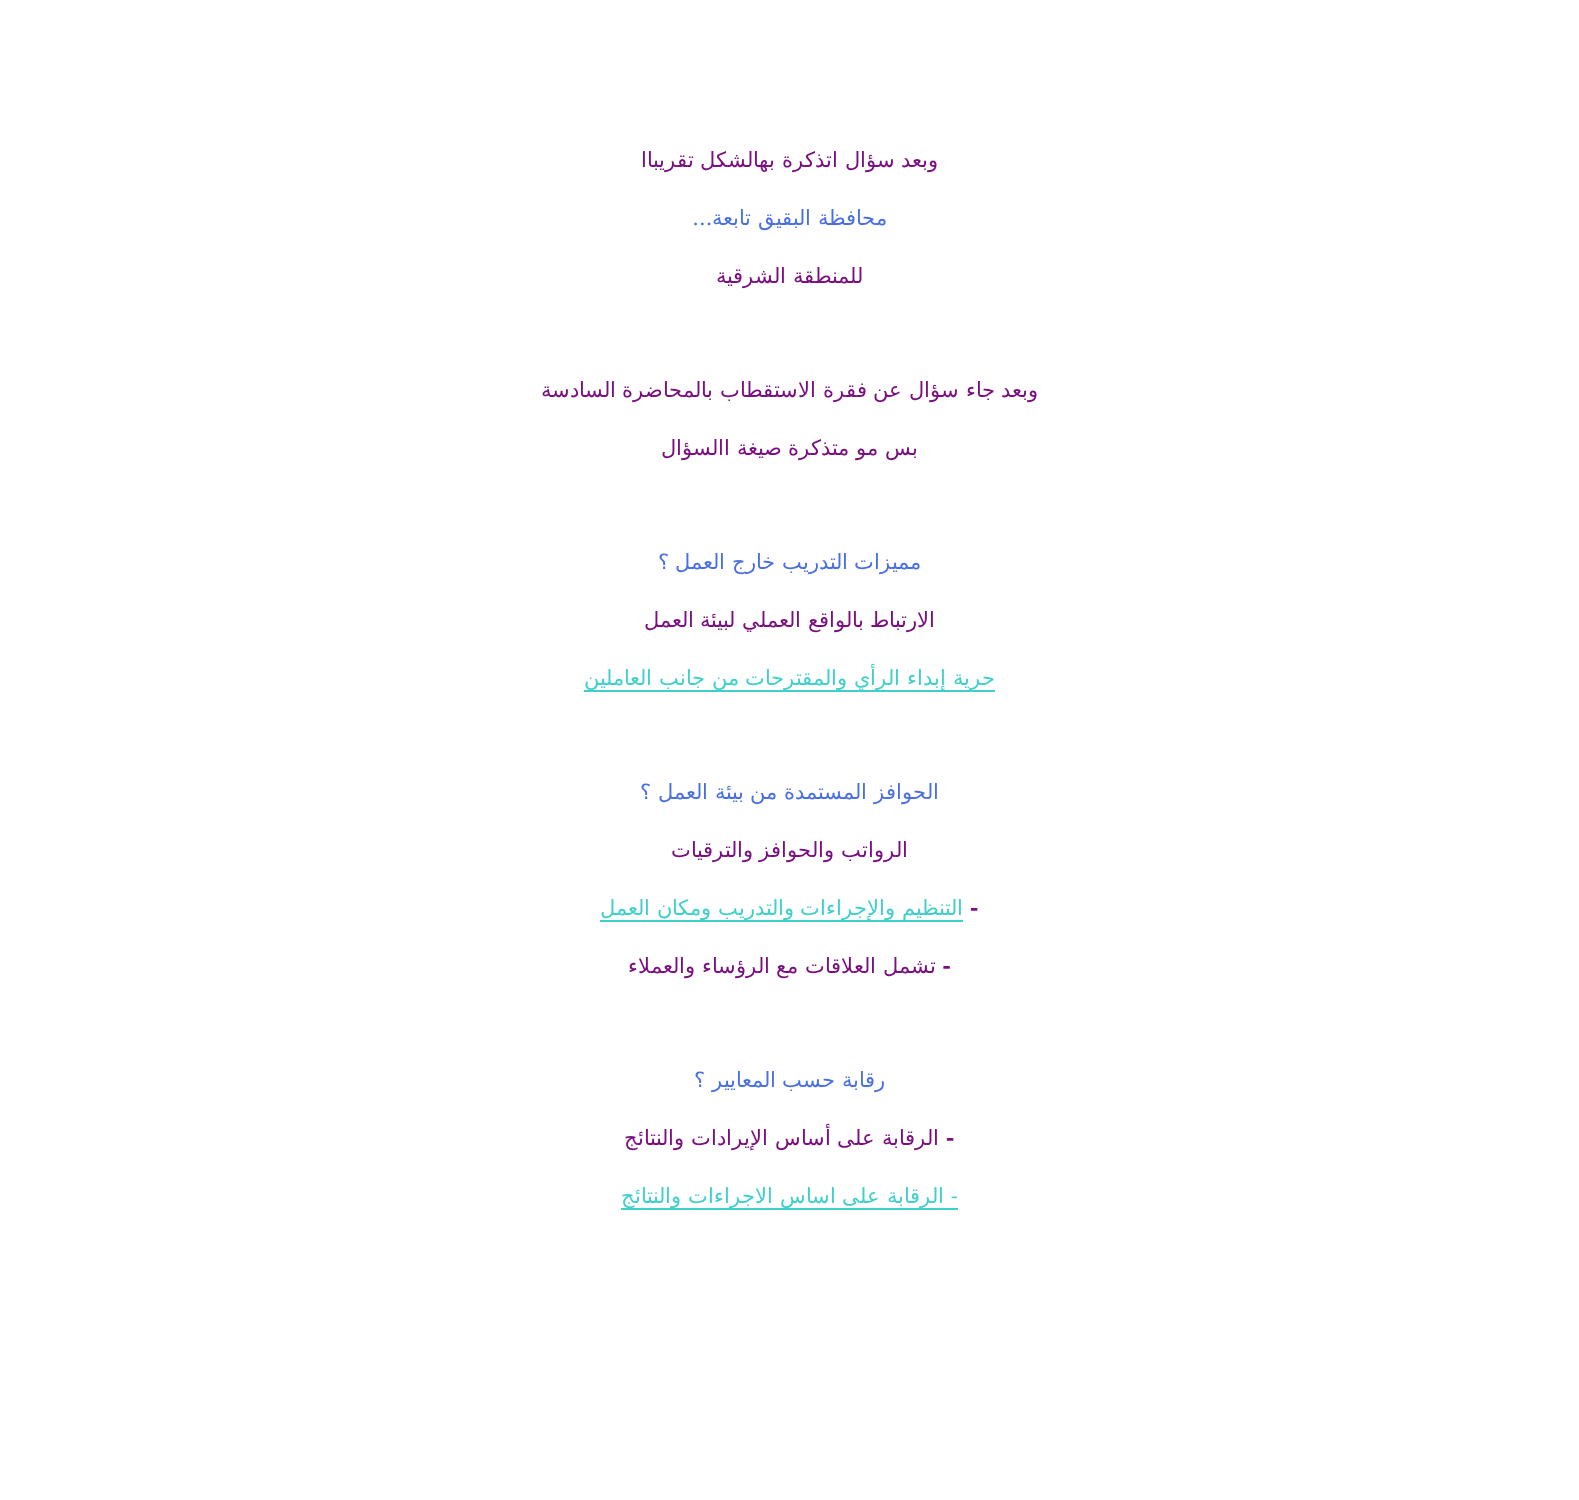وبعد سؤال اتذكرة بهالشكل تقريباا
محافظة البقيق تابعة...
للمنطقة الشرقية
وبعد جاء سؤال عن فقرة الاستقطاب بالمحاضرة السادسة
بس مو متذكرة صيغة االسؤال
مميزات التدريب خارج العمل ؟
الارتباط بالواقع العملي لبيئة العمل
حرية إبداء الرأي والمقترحات من جانب العاملين
الحوافز المستمدة من بيئة العمل ؟
الرواتب والحوافز والترقيات
- التنظيم والإجراءات والتدريب ومكان العمل
- تشمل العلاقات مع الرؤساء والعملاء
رقابة حسب المعايير ؟
- الرقابة على أساس الإيرادات والنتائج
- الرقابة على اساس الاجراءات والنتائج